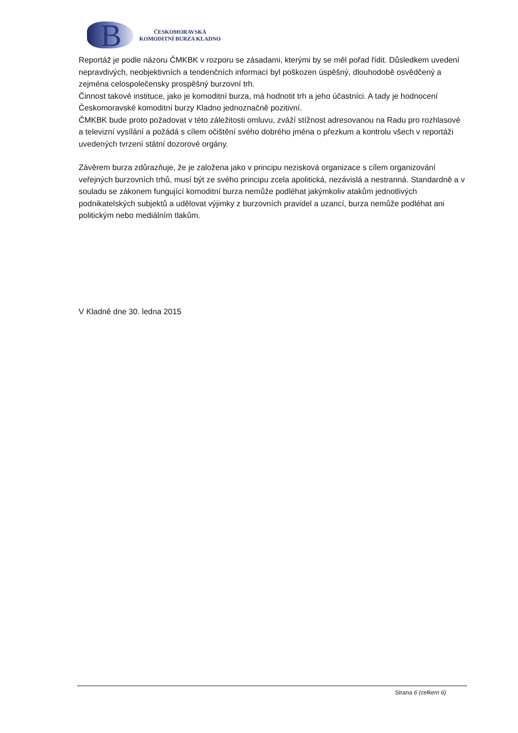B
ČESKOMORAVSKÁ
KOMODITNÍ BURZA KLADNO
Reportáž je podle názoru ČMKBK v rozporu se zásadami, kterými by se měl pořad řídit. Důsledkem uvedení nepravdivých, neobjektivních a tendenčních informací byl poškozen úspěšný, dlouhodobě osvědčený a zejména celospolečensky prospěšný burzovní trh.
Činnost takové instituce, jako je komoditní burza, má hodnotit trh a jeho účastníci. A tady je hodnocení Českomoravské komoditní burzy Kladno jednoznačně pozitivní.
ČMKBK bude proto požadovat v této záležitosti omluvu, zváží stížnost adresovanou na Radu pro rozhlasové a televizní vysílání a požádá s cílem očištění svého dobrého jména o přezkum a kontrolu všech v reportáži uvedených tvrzení státní dozorové orgány.
Závěrem burza zdůrazňuje, že je založena jako v principu nezisková organizace s cílem organizování veřejných burzovních trhů, musí být ze svého principu zcela apolitická, nezávislá a nestranná. Standardně a v souladu se zákonem fungující komoditní burza nemůže podléhat jakýmkoliv atakům jednotlivých podnikatelských subjektů a udělovat výjimky z burzovních pravidel a uzancí, burza nemůže podléhat ani politickým nebo mediálním tlakům.
V Kladně dne 30. ledna 2015
Strana 6 (celkem 6)